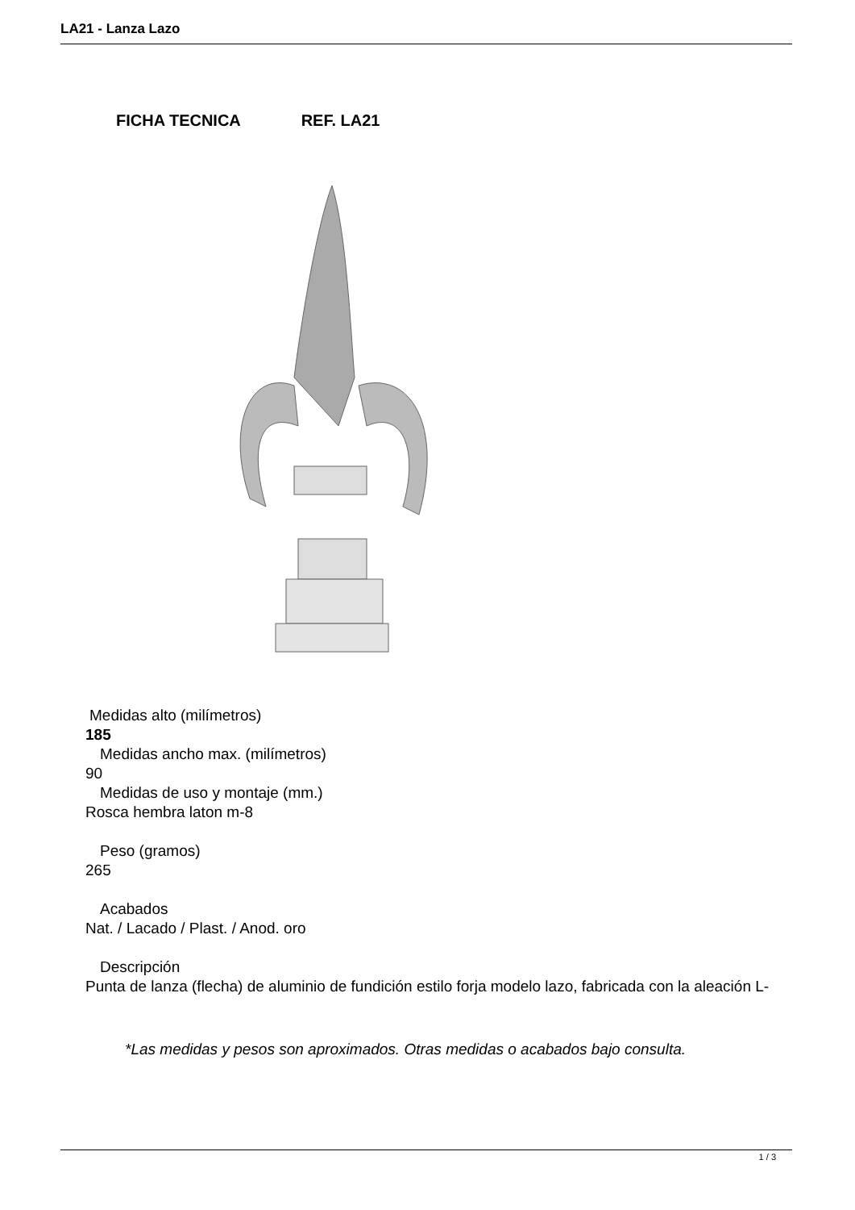LA21 - Lanza Lazo
FICHA TECNICA REF. LA21
Medidas alto (milímetros)
185
Medidas ancho max. (milímetros)
90
Medidas de uso y montaje (mm.)
Rosca hembra laton m-8
Peso (gramos)
265
Acabados
Nat. / Lacado / Plast. / Anod. oro
Descripción
Punta de lanza (flecha) de aluminio de fundición estilo forja modelo lazo, fabricada con la aleación L-
*Las medidas y pesos son aproximados. Otras medidas o acabados bajo consulta.
1 / 3